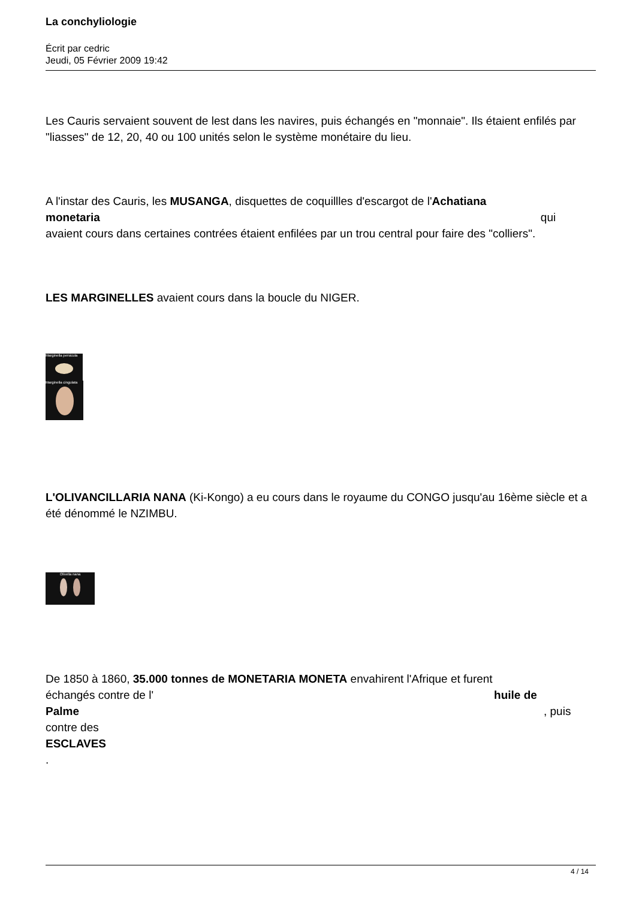La conchyliologie
Écrit par cedric
Jeudi, 05 Février 2009 19:42
Les Cauris servaient souvent de lest dans les navires, puis échangés en "monnaie". Ils étaient enfilés par "liasses" de 12, 20, 40 ou 100 unités selon le système monétaire du lieu.
A l'instar des Cauris, les MUSANGA, disquettes de coquillles d'escargot de l'Achatiana
monetaria qui
avaient cours dans certaines contrées étaient enfilées par un trou central pour faire des "colliers".
LES MARGINELLES avaient cours dans la boucle du NIGER.
Marginella persicula
Marginella cingulata
L'OLIVANCILLARIA NANA (Ki-Kongo) a eu cours dans le royaume du CONGO jusqu'au 16ème siècle et a été dénommé le NZIMBU.
Olivella nana
De 1850 à 1860, 35.000 tonnes de MONETARIA MONETA envahirent l'Afrique et furent
échangés contre de l' huile de
Palme , puis
contre des
ESCLAVES
.
4 / 14